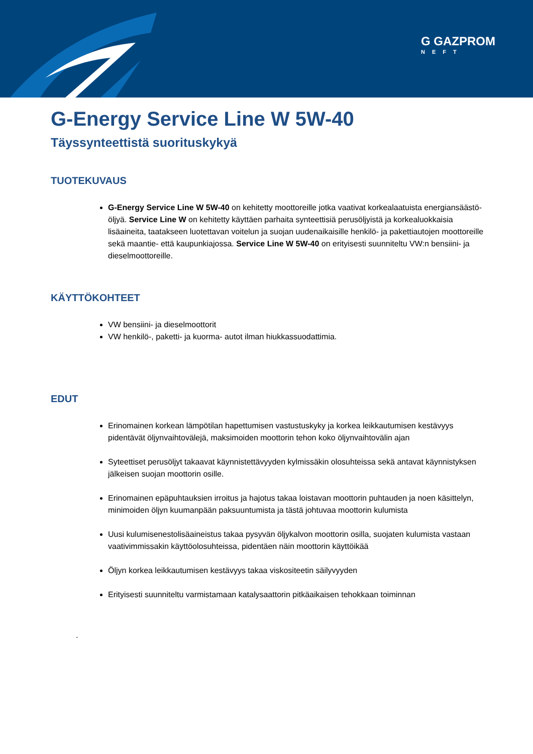G GAZPROM
NEFT
G-Energy Service Line W 5W-40
Täyssynteettistä suorituskykyä
TUOTEKUVAUS
G-Energy Service Line W 5W-40 on kehitetty moottoreille jotka vaativat korkealaatuista energiansäästö-öljyä. Service Line W on kehitetty käyttäen parhaita synteettisiä perusöljyistä ja korkealuokkaisia lisäaineita, taatakseen luotettavan voitelun ja suojan uudenaikaisille henkilö- ja pakettiautojen moottoreille sekä maantie- että kaupunkiajossa. Service Line W 5W-40 on erityisesti suunniteltu VW:n bensiini- ja dieselmoottoreille.
KÄYTTÖKOHTEET
VW bensiini- ja dieselmoottorit
VW henkilö-, paketti- ja kuorma- autot ilman hiukkassuodattimia.
EDUT
Erinomainen korkean lämpötilan hapettumisen vastustuskyky ja korkea leikkautumisen kestävyys pidentävät öljynvaihtovälejä, maksimoiden moottorin tehon koko öljynvaihtovälin ajan
Syteettiset perusöljyt takaavat käynnistettävyyden kylmissäkin olosuhteissa sekä antavat käynnistyksen jälkeisen suojan moottorin osille.
Erinomainen epäpuhtauksien irroitus ja hajotus takaa loistavan moottorin puhtauden ja noen käsittelyn, minimoiden öljyn kuumanpään paksuuntumista ja tästä johtuvaa moottorin kulumista
Uusi kulumisenestolisäaineistus takaa pysyvän öljykalvon moottorin osilla, suojaten kulumista vastaan vaativimmissakin käyttöolosuhteissa, pidentäen näin moottorin käyttöikää
Öljyn korkea leikkautumisen kestävyys takaa viskositeetin säilyvyyden
Erityisesti suunniteltu varmistamaan katalysaattorin pitkäaikaisen tehokkaan toiminnan
.